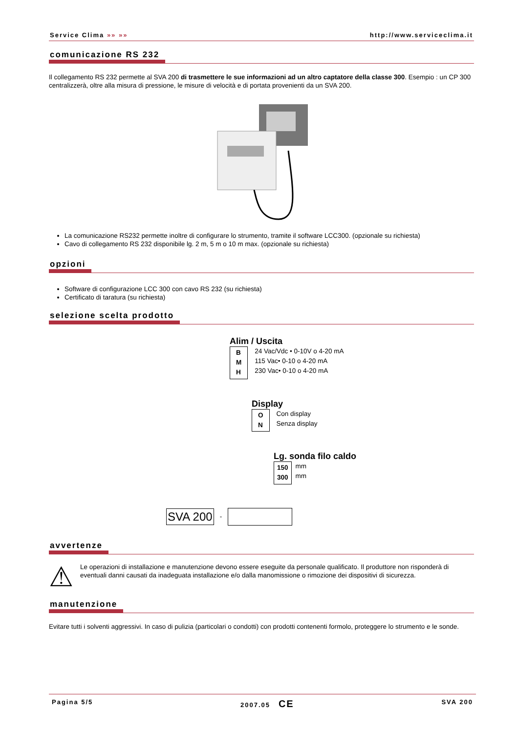Service Clima »» »» http://www.serviceclima.it
comunicazione RS 232
Il collegamento RS 232 permette al SVA 200 di trasmettere le sue informazioni ad un altro captatore della classe 300. Esempio : un CP 300 centralizzerà, oltre alla misura di pressione, le misure di velocità e di portata provenienti da un SVA 200.
La comunicazione RS232 permette inoltre di configurare lo strumento, tramite il software LCC300. (opzionale su richiesta)
Cavo di collegamento RS 232 disponibile lg. 2 m, 5 m o 10 m max. (opzionale su richiesta)
opzioni
Software di configurazione LCC 300 con cavo RS 232 (su richiesta)
Certificato di taratura (su richiesta)
selezione scelta prodotto
Alim / Uscita
B
M
H
24 Vac/Vdc • 0-10V o 4-20 mA
115 Vac• 0-10 o 4-20 mA
230 Vac• 0-10 o 4-20 mA
Display
O
N
Con display
Senza display
Lg. sonda filo caldo
150
300
mm
mm
SVA 200 -
avvertenze
⚠
Le operazioni di installazione e manutenzione devono essere eseguite da personale qualificato. Il produttore non risponderà di eventuali danni causati da inadeguata installazione e/o dalla manomissione o rimozione dei dispositivi di sicurezza.
manutenzione
Evitare tutti i solventi aggressivi. In caso di pulizia (particolari o condotti) con prodotti contenenti formolo, proteggere lo strumento e le sonde.
Pagina 5/5 2007.05 CE SVA 200